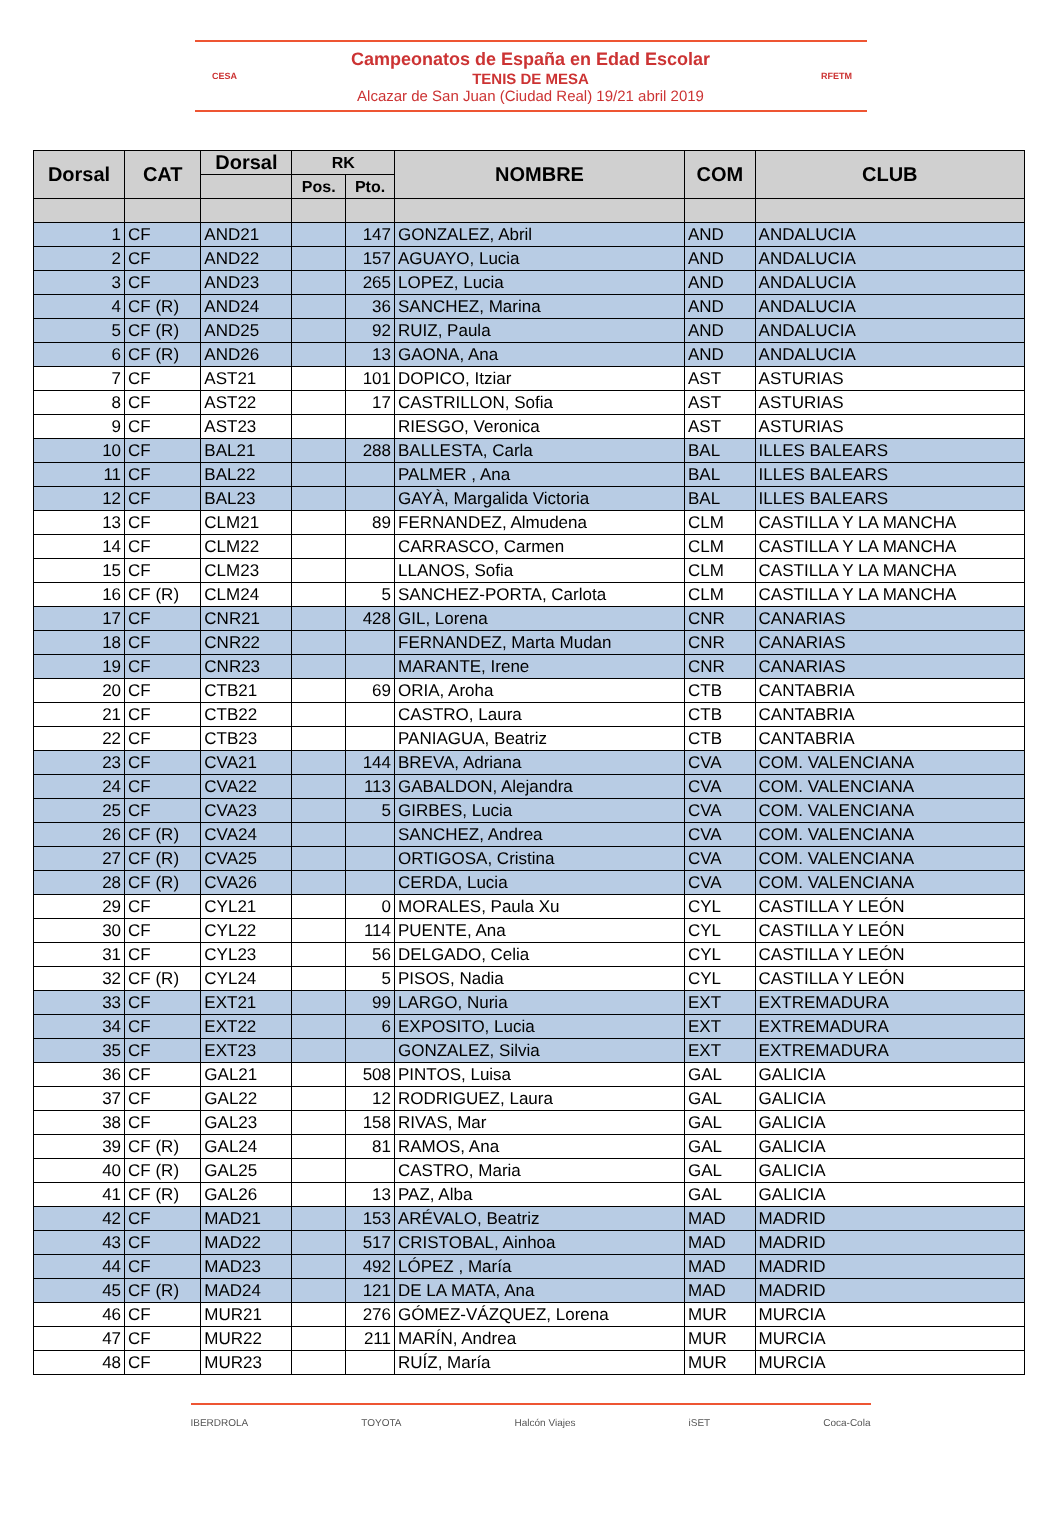CESA
Campeonatos de España en Edad Escolar
TENIS DE MESA
Alcazar de San Juan (Ciudad Real) 19/21 abril 2019
RFETM
| Dorsal | CAT | Dorsal | RK | | NOMBRE | COM | CLUB |
| --- | --- | --- | --- | --- | --- | --- | --- |
| | | | Pos. | Pto. | | | |
| 1 | CF | AND21 | | 147 | GONZALEZ, Abril | AND | ANDALUCIA |
| 2 | CF | AND22 | | 157 | AGUAYO, Lucia | AND | ANDALUCIA |
| 3 | CF | AND23 | | 265 | LOPEZ, Lucia | AND | ANDALUCIA |
| 4 | CF (R) | AND24 | | 36 | SANCHEZ, Marina | AND | ANDALUCIA |
| 5 | CF (R) | AND25 | | 92 | RUIZ, Paula | AND | ANDALUCIA |
| 6 | CF (R) | AND26 | | 13 | GAONA, Ana | AND | ANDALUCIA |
| 7 | CF | AST21 | | 101 | DOPICO, Itziar | AST | ASTURIAS |
| 8 | CF | AST22 | | 17 | CASTRILLON, Sofia | AST | ASTURIAS |
| 9 | CF | AST23 | | | RIESGO, Veronica | AST | ASTURIAS |
| 10 | CF | BAL21 | | 288 | BALLESTA, Carla | BAL | ILLES BALEARS |
| 11 | CF | BAL22 | | | PALMER , Ana | BAL | ILLES BALEARS |
| 12 | CF | BAL23 | | | GAYÀ, Margalida Victoria | BAL | ILLES BALEARS |
| 13 | CF | CLM21 | | 89 | FERNANDEZ, Almudena | CLM | CASTILLA Y LA MANCHA |
| 14 | CF | CLM22 | | | CARRASCO, Carmen | CLM | CASTILLA Y LA MANCHA |
| 15 | CF | CLM23 | | | LLANOS, Sofia | CLM | CASTILLA Y LA MANCHA |
| 16 | CF (R) | CLM24 | | 5 | SANCHEZ-PORTA, Carlota | CLM | CASTILLA Y LA MANCHA |
| 17 | CF | CNR21 | | 428 | GIL, Lorena | CNR | CANARIAS |
| 18 | CF | CNR22 | | | FERNANDEZ, Marta Mudan | CNR | CANARIAS |
| 19 | CF | CNR23 | | | MARANTE, Irene | CNR | CANARIAS |
| 20 | CF | CTB21 | | 69 | ORIA, Aroha | CTB | CANTABRIA |
| 21 | CF | CTB22 | | | CASTRO, Laura | CTB | CANTABRIA |
| 22 | CF | CTB23 | | | PANIAGUA, Beatriz | CTB | CANTABRIA |
| 23 | CF | CVA21 | | 144 | BREVA, Adriana | CVA | COM. VALENCIANA |
| 24 | CF | CVA22 | | 113 | GABALDON, Alejandra | CVA | COM. VALENCIANA |
| 25 | CF | CVA23 | | 5 | GIRBES, Lucia | CVA | COM. VALENCIANA |
| 26 | CF (R) | CVA24 | | | SANCHEZ, Andrea | CVA | COM. VALENCIANA |
| 27 | CF (R) | CVA25 | | | ORTIGOSA, Cristina | CVA | COM. VALENCIANA |
| 28 | CF (R) | CVA26 | | | CERDA, Lucia | CVA | COM. VALENCIANA |
| 29 | CF | CYL21 | | 0 | MORALES, Paula Xu | CYL | CASTILLA Y LEÓN |
| 30 | CF | CYL22 | | 114 | PUENTE, Ana | CYL | CASTILLA Y LEÓN |
| 31 | CF | CYL23 | | 56 | DELGADO, Celia | CYL | CASTILLA Y LEÓN |
| 32 | CF (R) | CYL24 | | 5 | PISOS, Nadia | CYL | CASTILLA Y LEÓN |
| 33 | CF | EXT21 | | 99 | LARGO, Nuria | EXT | EXTREMADURA |
| 34 | CF | EXT22 | | 6 | EXPOSITO, Lucia | EXT | EXTREMADURA |
| 35 | CF | EXT23 | | | GONZALEZ, Silvia | EXT | EXTREMADURA |
| 36 | CF | GAL21 | | 508 | PINTOS, Luisa | GAL | GALICIA |
| 37 | CF | GAL22 | | 12 | RODRIGUEZ, Laura | GAL | GALICIA |
| 38 | CF | GAL23 | | 158 | RIVAS, Mar | GAL | GALICIA |
| 39 | CF (R) | GAL24 | | 81 | RAMOS, Ana | GAL | GALICIA |
| 40 | CF (R) | GAL25 | | | CASTRO, Maria | GAL | GALICIA |
| 41 | CF (R) | GAL26 | | 13 | PAZ, Alba | GAL | GALICIA |
| 42 | CF | MAD21 | | 153 | ARÉVALO, Beatriz | MAD | MADRID |
| 43 | CF | MAD22 | | 517 | CRISTOBAL, Ainhoa | MAD | MADRID |
| 44 | CF | MAD23 | | 492 | LÓPEZ , María | MAD | MADRID |
| 45 | CF (R) | MAD24 | | 121 | DE LA MATA, Ana | MAD | MADRID |
| 46 | CF | MUR21 | | 276 | GÓMEZ-VÁZQUEZ, Lorena | MUR | MURCIA |
| 47 | CF | MUR22 | | 211 | MARÍN, Andrea | MUR | MURCIA |
| 48 | CF | MUR23 | | | RUÍZ, María | MUR | MURCIA |
IBERDROLA TOYOTA Halcón Viajes iSET Coca-Cola